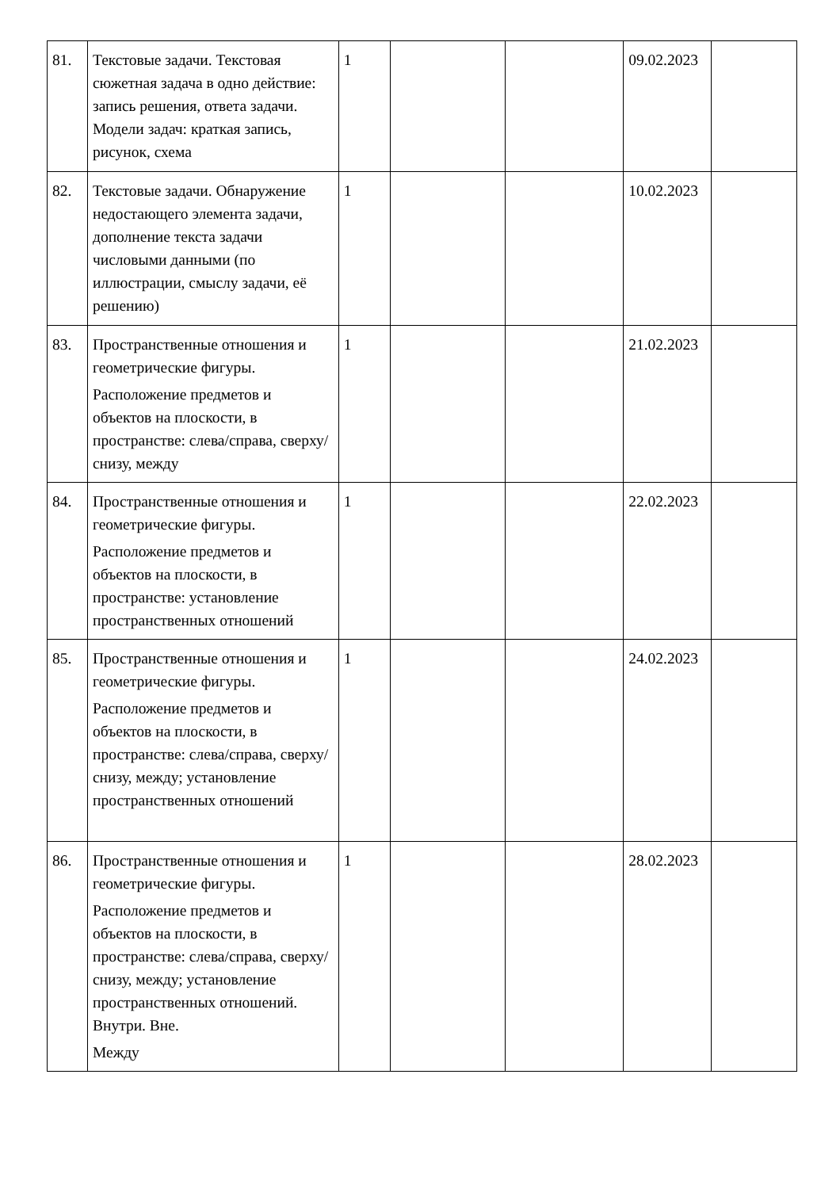| 81. | Текстовые задачи. Текстовая сюжетная задача в одно действие: запись решения, ответа задачи. Модели задач: краткая запись, рисунок, схема | 1 | | | 09.02.2023 | |
| 82. | Текстовые задачи. Обнаружение недостающего элемента задачи, дополнение текста задачи числовыми данными (по иллюстрации, смыслу задачи, её решению) | 1 | | | 10.02.2023 | |
| 83. | Пространственные отношения и геометрические фигуры. Расположение предметов и объектов на плоскости, в пространстве: слева/справа, сверху/снизу, между | 1 | | | 21.02.2023 | |
| 84. | Пространственные отношения и геометрические фигуры. Расположение предметов и объектов на плоскости, в пространстве: установление пространственных отношений | 1 | | | 22.02.2023 | |
| 85. | Пространственные отношения и геометрические фигуры. Расположение предметов и объектов на плоскости, в пространстве: слева/справа, сверху/снизу, между; установление пространственных отношений | 1 | | | 24.02.2023 | |
| 86. | Пространственные отношения и геометрические фигуры. Расположение предметов и объектов на плоскости, в пространстве: слева/справа, сверху/снизу, между; установление пространственных отношений. Внутри. Вне. Между | 1 | | | 28.02.2023 | |